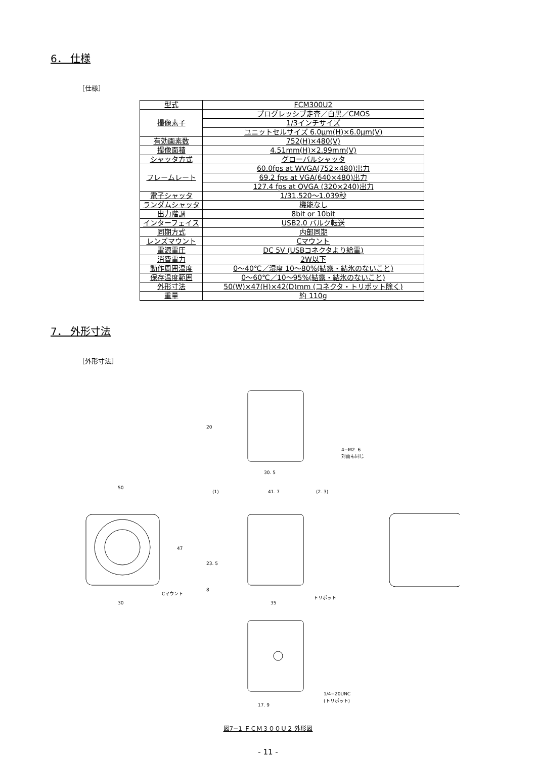6． 仕様
［仕様］
| 型式 | FCM300U2 |
| 撮像素子 | プログレッシブ走査／白黒／CMOS |
| | 1/3インチサイズ |
| | ユニットセルサイズ 6.0μm(H)×6.0μm(V) |
| 有効画素数 | 752(H)×480(V) |
| 撮像面積 | 4.51mm(H)×2.99mm(V) |
| シャッタ方式 | グローバルシャッタ |
| フレームレート | 60.0fps at WVGA(752×480)出力 |
| | 69.2 fps at VGA(640×480)出力 |
| | 127.4 fps at QVGA (320×240)出力 |
| 電子シャッタ | 1/31,520〜1.039秒 |
| ランダムシャッタ | 機能なし |
| 出力階調 | 8bit or 10bit |
| インターフェイス | USB2.0 バルク転送 |
| 同期方式 | 内部同期 |
| レンズマウント | Cマウント |
| 電源電圧 | DC 5V (USBコネクタより給電) |
| 消費電力 | 2W以下 |
| 動作周囲温度 | 0〜40℃／湿度 10〜80%(結露・結氷のないこと) |
| 保存温度範囲 | 0〜60℃／10〜95%(結露・結氷のないこと) |
| 外形寸法 | 50(W)×47(H)×42(D)mm (コネクタ・トリポット除く) |
| 重量 | 約 110g |
7． 外形寸法
［外形寸法］
30. 5
4−M2. 6
対面も同じ
20
50
30
47
Cマウント
(1)
41. 7
(2. 3)
23. 5
8
35
トリポット
17. 9
1/4−20UNC
(トリポット)
図7−1 ＦＣＭ３００Ｕ２ 外形図
- 11 -